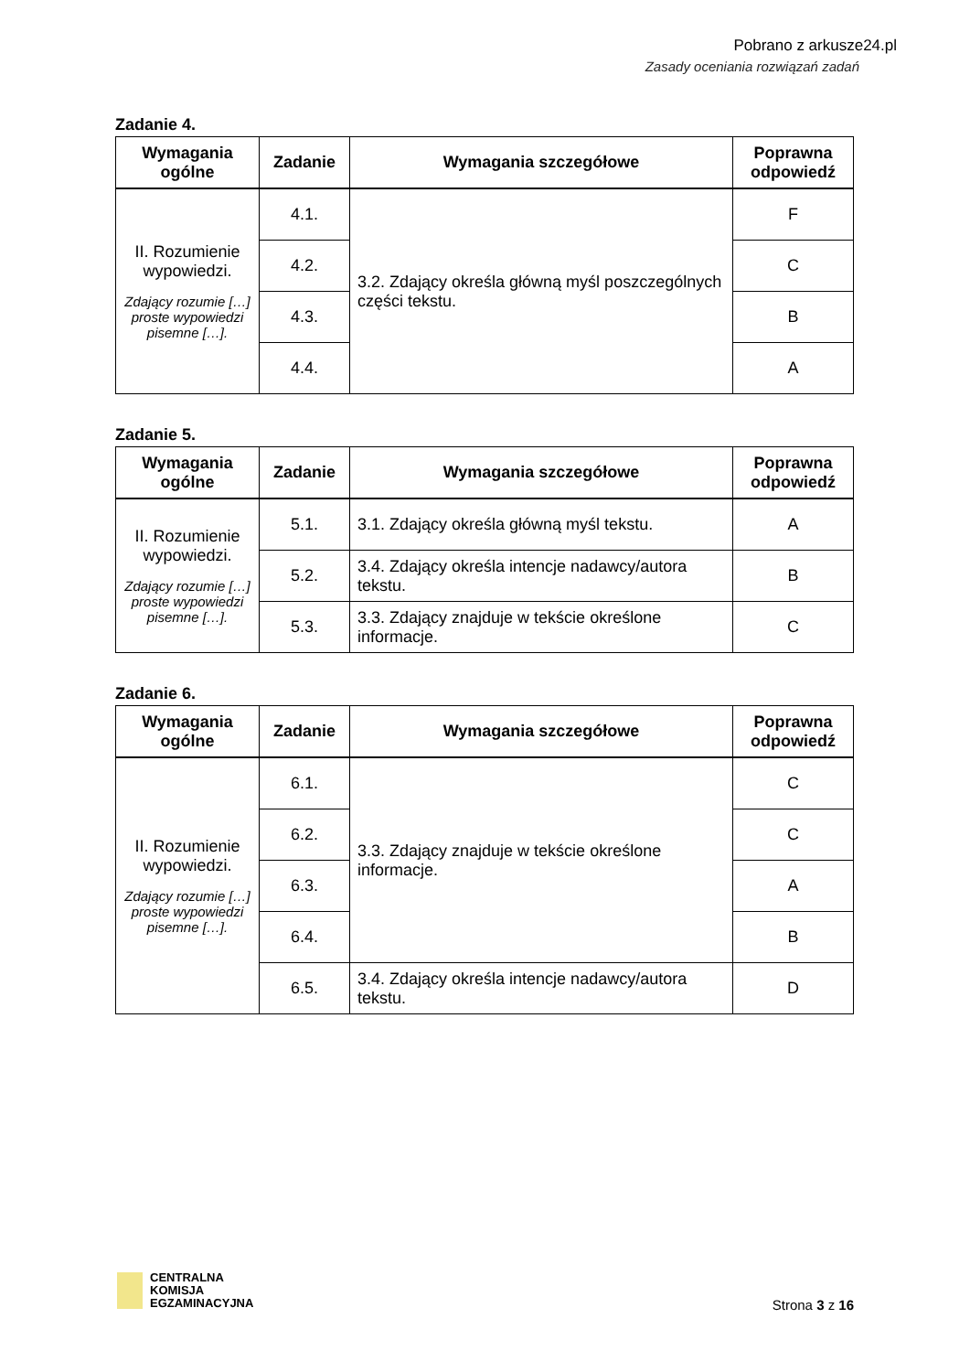Pobrano z arkusze24.pl
Zasady oceniania rozwiązań zadań
Zadanie 4.
| Wymagania ogólne | Zadanie | Wymagania szczegółowe | Poprawna odpowiedź |
| --- | --- | --- | --- |
| II. Rozumienie wypowiedzi. Zdający rozumie […] proste wypowiedzi pisemne […]. | 4.1. | 3.2. Zdający określa główną myśl poszczególnych części tekstu. | F |
| | 4.2. | | C |
| | 4.3. | | B |
| | 4.4. | | A |
Zadanie 5.
| Wymagania ogólne | Zadanie | Wymagania szczegółowe | Poprawna odpowiedź |
| --- | --- | --- | --- |
| II. Rozumienie wypowiedzi. Zdający rozumie […] proste wypowiedzi pisemne […]. | 5.1. | 3.1. Zdający określa główną myśl tekstu. | A |
| | 5.2. | 3.4. Zdający określa intencje nadawcy/autora tekstu. | B |
| | 5.3. | 3.3. Zdający znajduje w tekście określone informacje. | C |
Zadanie 6.
| Wymagania ogólne | Zadanie | Wymagania szczegółowe | Poprawna odpowiedź |
| --- | --- | --- | --- |
| II. Rozumienie wypowiedzi. Zdający rozumie […] proste wypowiedzi pisemne […]. | 6.1. | 3.3. Zdający znajduje w tekście określone informacje. | C |
| | 6.2. | | C |
| | 6.3. | | A |
| | 6.4. | | B |
| | 6.5. | 3.4. Zdający określa intencje nadawcy/autora tekstu. | D |
CENTRALNA
KOMISJA
EGZAMINACYJNA
Strona 3 z 16